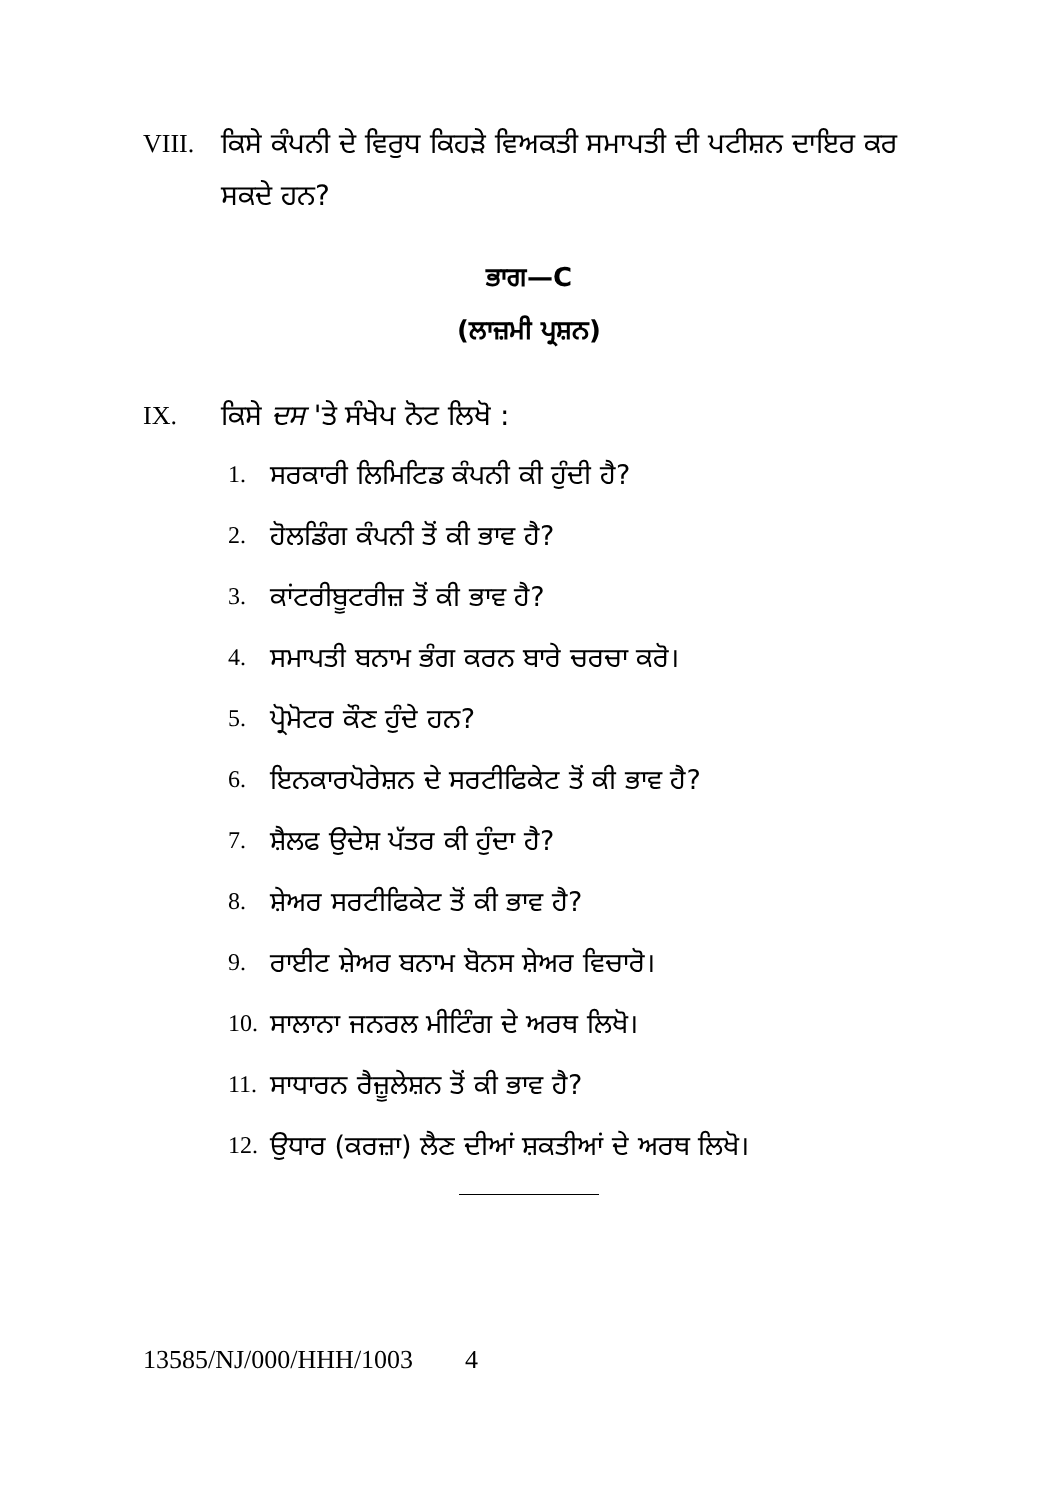VIII. ਕਿਸੇ ਕੰਪਨੀ ਦੇ ਵਿਰੁਧ ਕਿਹੜੇ ਵਿਅਕਤੀ ਸਮਾਪਤੀ ਦੀ ਪਟੀਸ਼ਨ ਦਾਇਰ ਕਰ ਸਕਦੇ ਹਨ?
ਭਾਗ—C
(ਲਾਜ਼ਮੀ ਪ੍ਰਸ਼ਨ)
IX. ਕਿਸੇ ਦਸ 'ਤੇ ਸੰਖੇਪ ਨੋਟ ਲਿਖੋ :
1. ਸਰਕਾਰੀ ਲਿਮਿਟਿਡ ਕੰਪਨੀ ਕੀ ਹੁੰਦੀ ਹੈ?
2. ਹੋਲਡਿੰਗ ਕੰਪਨੀ ਤੋਂ ਕੀ ਭਾਵ ਹੈ?
3. ਕਾਂਟਰੀਬੂਟਰੀਜ਼ ਤੋਂ ਕੀ ਭਾਵ ਹੈ?
4. ਸਮਾਪਤੀ ਬਨਾਮ ਭੰਗ ਕਰਨ ਬਾਰੇ ਚਰਚਾ ਕਰੋ।
5. ਪ੍ਰੋਮੋਟਰ ਕੌਣ ਹੁੰਦੇ ਹਨ?
6. ਇਨਕਾਰਪੋਰੇਸ਼ਨ ਦੇ ਸਰਟੀਫਿਕੇਟ ਤੋਂ ਕੀ ਭਾਵ ਹੈ?
7. ਸ਼ੈਲਫ ਉਦੇਸ਼ ਪੱਤਰ ਕੀ ਹੁੰਦਾ ਹੈ?
8. ਸ਼ੇਅਰ ਸਰਟੀਫਿਕੇਟ ਤੋਂ ਕੀ ਭਾਵ ਹੈ?
9. ਰਾਈਟ ਸ਼ੇਅਰ ਬਨਾਮ ਬੋਨਸ ਸ਼ੇਅਰ ਵਿਚਾਰੋ।
10. ਸਾਲਾਨਾ ਜਨਰਲ ਮੀਟਿੰਗ ਦੇ ਅਰਥ ਲਿਖੋ।
11. ਸਾਧਾਰਨ ਰੈਜ਼ੂਲੇਸ਼ਨ ਤੋਂ ਕੀ ਭਾਵ ਹੈ?
12. ਉਧਾਰ (ਕਰਜ਼ਾ) ਲੈਣ ਦੀਆਂ ਸ਼ਕਤੀਆਂ ਦੇ ਅਰਥ ਲਿਖੋ।
13585/NJ/000/HHH/1003 4